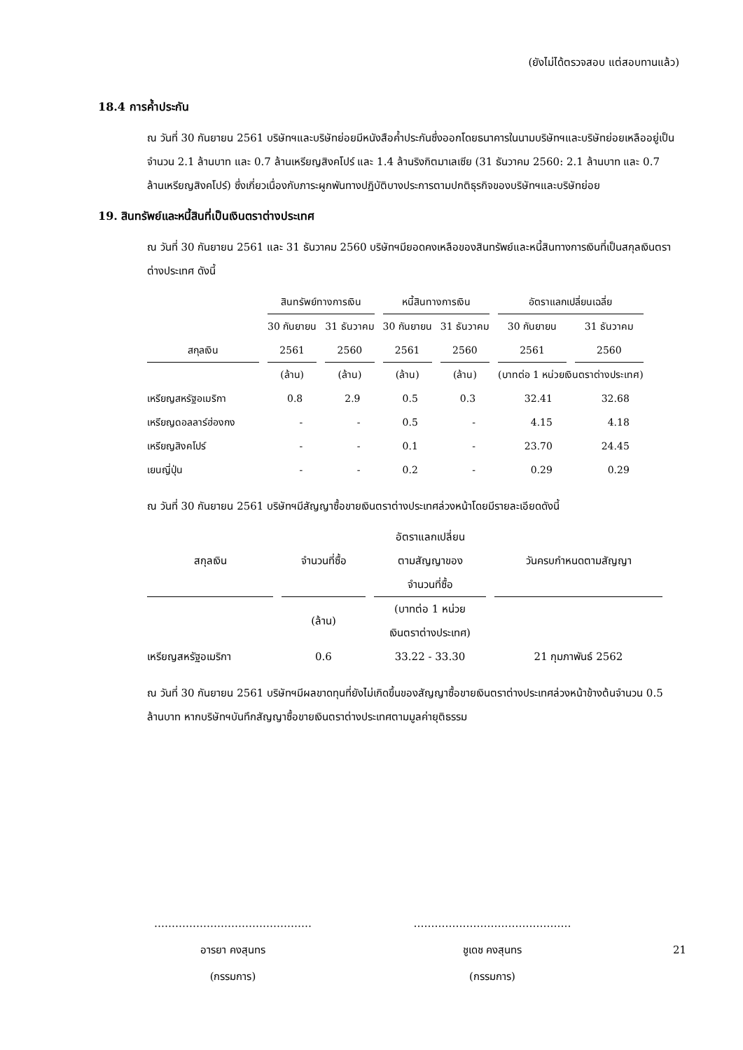(ยังไม่ได้ตรวจสอบ แต่สอบทานแล้ว)
18.4 การค้ำประกัน
ณ วันที่ 30 กันยายน 2561 บริษัทฯและบริษัทย่อยมีหนังสือค้ำประกันซึ่งออกโดยธนาคารในนามบริษัทฯและบริษัทย่อยเหลืออยู่เป็นจำนวน 2.1 ล้านบาท และ 0.7 ล้านเหรียญสิงคโปร์ และ 1.4 ล้านริงกิตมาเลเซีย (31 ธันวาคม 2560: 2.1 ล้านบาท และ 0.7 ล้านเหรียญสิงคโปร์) ซึ่งเกี่ยวเนื่องกับภาระผูกพันทางปฏิบัติบางประการตามปกติธุรกิจของบริษัทฯและบริษัทย่อย
19. สินทรัพย์และหนี้สินที่เป็นเงินตราต่างประเทศ
ณ วันที่ 30 กันยายน 2561 และ 31 ธันวาคม 2560 บริษัทฯมียอดคงเหลือของสินทรัพย์และหนี้สินทางการเงินที่เป็นสกุลเงินตราต่างประเทศ ดังนี้
| | สินทรัพย์ทางการเงิน | | หนี้สินทางการเงิน | | อัตราแลกเปลี่ยนเฉลี่ย | |
| | 30 กันยายน | 31 ธันวาคม | 30 กันยายน | 31 ธันวาคม | 30 กันยายน | 31 ธันวาคม |
| สกุลเงิน | 2561 | 2560 | 2561 | 2560 | 2561 | 2560 |
| | (ล้าน) | (ล้าน) | (ล้าน) | (ล้าน) | (บาทต่อ 1 หน่วยเงินตราต่างประเทศ) | |
| เหรียญสหรัฐอเมริกา | 0.8 | 2.9 | 0.5 | 0.3 | 32.41 | 32.68 |
| เหรียญดอลลาร์ฮ่องกง | - | - | 0.5 | - | 4.15 | 4.18 |
| เหรียญสิงคโปร์ | - | - | 0.1 | - | 23.70 | 24.45 |
| เยนญี่ปุ่น | - | - | 0.2 | - | 0.29 | 0.29 |
ณ วันที่ 30 กันยายน 2561 บริษัทฯมีสัญญาซื้อขายเงินตราต่างประเทศล่วงหน้าโดยมีรายละเอียดดังนี้
| สกุลเงิน | จำนวนที่ซื้อ | อัตราแลกเปลี่ยน ตามสัญญาของ จำนวนที่ซื้อ | วันครบกำหนดตามสัญญา |
| --- | --- | --- | --- |
| | (ล้าน) | (บาทต่อ 1 หน่วย เงินตราต่างประเทศ) | |
| เหรียญสหรัฐอเมริกา | 0.6 | 33.22 - 33.30 | 21 กุมภาพันธ์ 2562 |
ณ วันที่ 30 กันยายน 2561 บริษัทฯมีผลขาดทุนที่ยังไม่เกิดขึ้นของสัญญาซื้อขายเงินตราต่างประเทศล่วงหน้าข้างต้นจำนวน 0.5 ล้านบาท หากบริษัทฯบันทึกสัญญาซื้อขายเงินตราต่างประเทศตามมูลค่ายุติธรรม
………………………………………
อารยา คงสุนทร
(กรรมการ)
………………………………………
ชูเดช คงสุนทร
(กรรมการ)
21